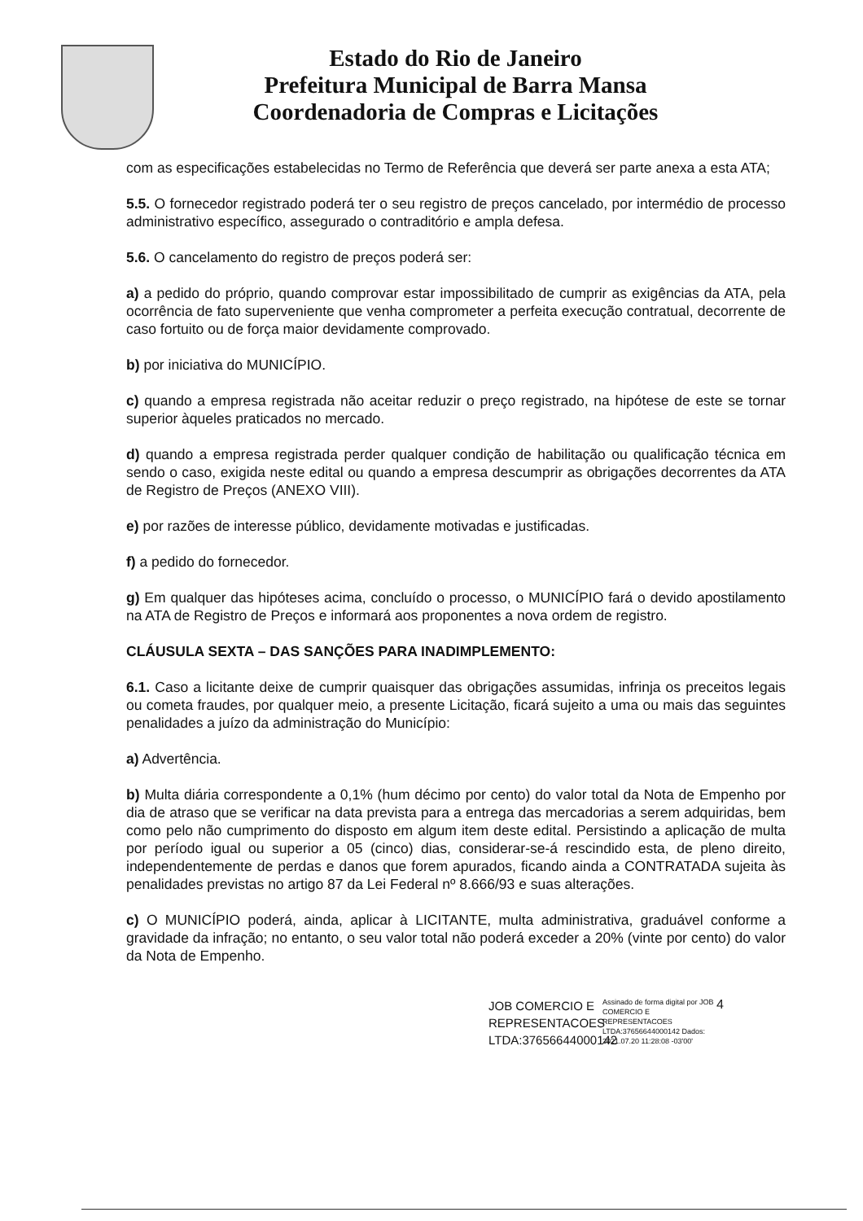Estado do Rio de Janeiro
Prefeitura Municipal de Barra Mansa
Coordenadoria de Compras e Licitações
com as especificações estabelecidas no Termo de Referência que deverá ser parte anexa a esta ATA;
5.5. O fornecedor registrado poderá ter o seu registro de preços cancelado, por intermédio de processo administrativo específico, assegurado o contraditório e ampla defesa.
5.6. O cancelamento do registro de preços poderá ser:
a) a pedido do próprio, quando comprovar estar impossibilitado de cumprir as exigências da ATA, pela ocorrência de fato superveniente que venha comprometer a perfeita execução contratual, decorrente de caso fortuito ou de força maior devidamente comprovado.
b) por iniciativa do MUNICÍPIO.
c) quando a empresa registrada não aceitar reduzir o preço registrado, na hipótese de este se tornar superior àqueles praticados no mercado.
d) quando a empresa registrada perder qualquer condição de habilitação ou qualificação técnica em sendo o caso, exigida neste edital ou quando a empresa descumprir as obrigações decorrentes da ATA de Registro de Preços (ANEXO VIII).
e) por razões de interesse público, devidamente motivadas e justificadas.
f) a pedido do fornecedor.
g) Em qualquer das hipóteses acima, concluído o processo, o MUNICÍPIO fará o devido apostilamento na ATA de Registro de Preços e informará aos proponentes a nova ordem de registro.
CLÁUSULA SEXTA – DAS SANÇÕES PARA INADIMPLEMENTO:
6.1. Caso a licitante deixe de cumprir quaisquer das obrigações assumidas, infrinja os preceitos legais ou cometa fraudes, por qualquer meio, a presente Licitação, ficará sujeito a uma ou mais das seguintes penalidades a juízo da administração do Município:
a) Advertência.
b) Multa diária correspondente a 0,1% (hum décimo por cento) do valor total da Nota de Empenho por dia de atraso que se verificar na data prevista para a entrega das mercadorias a serem adquiridas, bem como pelo não cumprimento do disposto em algum item deste edital. Persistindo a aplicação de multa por período igual ou superior a 05 (cinco) dias, considerar-se-á rescindido esta, de pleno direito, independentemente de perdas e danos que forem apurados, ficando ainda a CONTRATADA sujeita às penalidades previstas no artigo 87 da Lei Federal nº 8.666/93 e suas alterações.
c) O MUNICÍPIO poderá, ainda, aplicar à LICITANTE, multa administrativa, graduável conforme a gravidade da infração; no entanto, o seu valor total não poderá exceder a 20% (vinte por cento) do valor da Nota de Empenho.
JOB COMERCIO E REPRESENTACOES LTDA:37656644000142
Assinado de forma digital por JOB COMERCIO E REPRESENTACOES LTDA:37656644000142 Dados: 2021.07.20 11:28:08 -03'00'
4